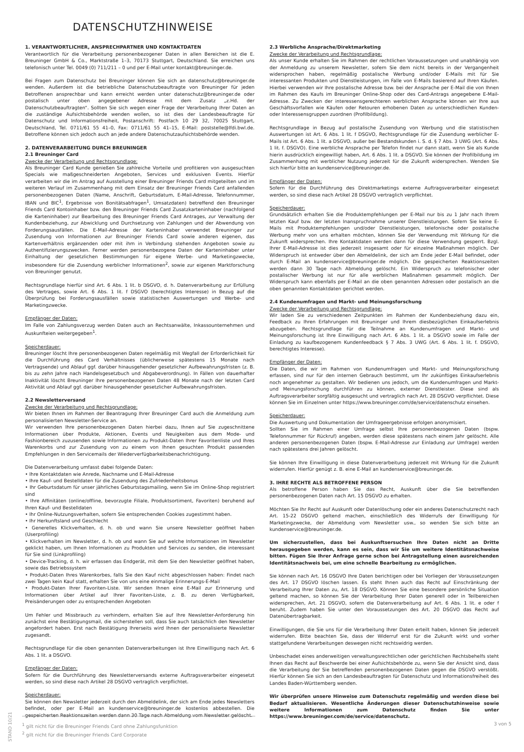DATENSCHUTZHINWEISE
1. VERANTWORTLICHER, ANSPRECHPARTNER UND KONTAKTDATEN
Verantwortlich für die Verarbeitung personenbezogener Daten in allen Bereichen ist die E. Breuninger GmbH & Co., Marktstraße 1–3, 70173 Stuttgart, Deutschland. Sie erreichen uns telefonisch unter Tel. 0049 (0) 711/211 – 0 und per E-Mail unter kontakt@breuninger.de.
Bei Fragen zum Datenschutz bei Breuninger können Sie sich an datenschutz@breuninger.de wenden. Außerdem ist die betriebliche Datenschutzbeauftragte von Breuninger für jeden Betroffenen ansprechbar und kann erreicht werden unter datenschutz@breuninger.de oder postalisch unter oben angegebener Adresse mit dem Zusatz „z.Hd. der Datenschutzbeauftragten“. Sollten Sie sich wegen einer Frage der Verarbeitung Ihrer Daten an die zuständige Aufsichtsbehörde wenden wollen, so ist dies der Landesbeauftragte für Datenschutz und Informationsfreiheit, Postanschrift: Postfach 10 29 32, 70025 Stuttgart, Deutschland, Tel. 0711/61 55 41–0, Fax: 0711/61 55 41–15, E-Mail: poststelle@lfdi.bwl.de. Betroffene können sich jedoch auch an jede andere Datenschutzaufsichtsbehörde wenden.
2. DATENVERARBEITUNG DURCH BREUNINGER
2.1 Breuninger Card
Zwecke der Verarbeitung und Rechtsgrundlage:
Als Breuninger Card Kunde genießen Sie zahlreiche Vorteile und profitieren von ausgesuchten Specials wie maßgeschneiderten Angeboten, Services und exklusiven Events. Hierfür verarbeiten wir die im Antrag auf Ausstellung einer Breuninger Friends Card mitgeteilten und im weiteren Verlauf im Zusammenhang mit dem Einsatz der Breuninger Friends Card anfallenden personenbezogenen Daten (Name, Anschrift, Geburtsdatum, E-Mail-Adresse, Telefonnummer, IBAN und BIC<sup>1</sup>, Ergebnisse von Bonitätsabfragen<sup>1</sup>, Umsatzdaten) betreffend den Breuninger Friends Card Kontoinhaber bzw. den Breuninger Friends Card Zusatzkarteninhaber (nachfolgend die Karteninhaber) zur Bearbeitung des Breuninger Friends Card Antrages, zur Verwaltung der Kundenbeziehung, zur Abwicklung und Durchsetzung von Zahlungen und der Abwendung von Forderungsausfällen. Die E-Mail-Adresse der Karteninhaber verwendet Breuninger zur Zusendung von Informationen zur Breuninger Friends Card sowie anderen eigenen, das Kartenverhältnis ergänzenden oder mit ihm in Verbindung stehenden Angeboten sowie zu Authentifizierungszwecken. Ferner werden personenbezogene Daten der Karteninhaber unter Einhaltung der gesetzlichen Bestimmungen für eigene Werbe- und Marketingzwecke, insbesondere für die Zusendung werblicher Informationen<sup>2</sup>, sowie zur eigenen Marktforschung von Breuninger genutzt.
Rechtsgrundlage hierfür sind Art. 6 Abs. 1 lit. b DSGVO, d. h. Datenverarbeitung zur Erfüllung des Vertrages, sowie Art. 6 Abs. 1 lit. f DSGVO (berechtigtes Interesse) in Bezug auf die Überprüfung bei Forderungsausfällen sowie statistischen Auswertungen und Werbe- und Marketingzwecke.
Empfänger der Daten:
Im Falle von Zahlungsverzug werden Daten auch an Rechtsanwälte, Inkassounternehmen und Auskunfteien weitergegeben<sup>1</sup>.
Speicherdauer:
Breuninger löscht Ihre personenbezogenen Daten regelmäßig mit Wegfall der Erforderlichkeit für die Durchführung des Card Verhältnisses (üblicherweise spätestens 15 Monate nach Vertragsende) und Ablauf ggf. darüber hinausgehender gesetzlicher Aufbewahrungsfristen (z. B. bis zu zehn Jahre nach Handelsgesetzbuch und Abgabeverordnung). In Fällen von dauerhafter Inaktivität löscht Breuninger Ihre personenbezogenen Daten 48 Monate nach der letzten Card Aktivität und Ablauf ggf. darüber hinausgehender gesetzlicher Aufbewahrungsfristen.
2.2 Newsletterversand
Zwecke der Verarbeitung und Rechtsgrundlage:
Wir bieten Ihnen im Rahmen der Beantragung Ihrer Breuninger Card auch die Anmeldung zum personalisierten Newsletter-Service an.
Wir verwenden Ihre personenbezogenen Daten hierbei dazu, Ihnen auf Sie zugeschnittene Informationen über Produkte, Aktionen, Events und Neuigkeiten aus dem Mode- und Fashionbereich zuzusenden sowie Informationen zu Produkt-Daten Ihrer Favoritenliste und Ihres Warenkorbs und zur Zusendung von zu einem von Ihnen gesuchten Produkt passenden Empfehlungen in den Servicemails der Wiederverfügbarkeitsbenachrichtigung.
Die Datenverarbeitung umfasst dabei folgende Daten:
• Ihre Kontaktdaten wie Anrede, Nachname und E-Mail-Adresse
• Ihre Kauf- und Bestelldaten für die Zusendung des Zufriedenheitsbonus
• Ihr Geburtsdatum für unser jährliches Geburtstagsmailing, wenn Sie im Online-Shop registriert sind
• Ihre Affinitäten (online/offline, bevorzugte Filiale, Produktsortiment, Favoriten) beruhend auf Ihren Kauf- und Bestelldaten
• Ihr Online-Nutzungsverhalten, sofern Sie entsprechenden Cookies zugestimmt haben.
• Ihr Herkunftsland und Geschlecht
• Generelles Klickverhalten, d. h. ob und wann Sie unsere Newsletter geöffnet haben (Userprofiling)
• Klickverhalten im Newsletter, d. h. ob und wann Sie auf welche Informationen im Newsletter geklickt haben, um Ihnen Informationen zu Produkten und Services zu senden, die interessant für Sie sind (Linkprofiling)
• Device-Tracking, d. h. wir erfassen das Endgerät, mit dem Sie den Newsletter geöffnet haben, sowie das Betriebssystem
• Produkt-Daten Ihres Warenkorbes, falls Sie den Kauf nicht abgeschlossen haben: Findet nach zwei Tagen kein Kauf statt, erhalten Sie von uns eine einmalige Erinnerungs-E-Mail
• Produkt-Daten Ihrer Favoriten-Liste. Wir senden Ihnen eine E-Mail zur Erinnerung und Informationen über Artikel auf Ihrer Favoriten-Liste, z. B. zu deren Verfügbarkeit, Preisänderungen oder zu entsprechenden Angeboten
Um Fehler und Missbrauch zu verhindern, erhalten Sie auf Ihre Newsletter-Anforderung hin zunächst eine Bestätigungsmail, die sicherstellen soll, dass Sie auch tatsächlich den Newsletter angefordert haben. Erst nach Bestätigung Ihrerseits wird Ihnen der personalisierte Newsletter zugesandt.
Rechtsgrundlage für die oben genannten Datenverarbeitungen ist Ihre Einwilligung nach Art. 6 Abs. 1 lit. a DSGVO.
Empfänger der Daten:
Sofern für die Durchführung des Newsletterversands externe Auftragsverarbeiter eingesetzt werden, so sind diese nach Artikel 28 DSGVO vertraglich verpflichtet.
Speicherdauer:
Sie können den Newsletter jederzeit durch den Abmeldelink, der sich am Ende jedes Newsletters befindet, oder per E-Mail an kundenservice@breuninger.de kostenlos abbestellen. Die gespeicherten Reaktionszeiten werden dann 30 Tage nach Abmeldung vom Newsletter gelöscht.
2.3 Werbliche Ansprache/Direktmarketing
Zwecke der Verarbeitung und Rechtsgrundlage:
Als unser Kunde erhalten Sie im Rahmen der rechtlichen Voraussetzungen und unabhängig von der Anmeldung zu unserem Newsletter, sofern Sie dem nicht bereits in der Vergangenheit widersprochen haben, regelmäßig postalische Werbung und/oder E-Mails mit für Sie interessanten Produkten und Dienstleistungen, im Falle von E-Mails basierend auf Ihren Käufen. Hierbei verwenden wir Ihre postalische Adresse bzw. bei der Ansprache per E-Mail die von Ihnen im Rahmen des Kaufs im Breuninger Online-Shop oder des Card-Antrags angegebene E-Mail-Adresse. Zu Zwecken der interessensgerechteren werblichen Ansprache können wir Ihre aus Geschäftsvorfallen wie Käufen oder Retouren erhobenen Daten zu unterschiedlichen Kunden- oder Interessensgruppen zuordnen (Profilbildung).
Rechtsgrundlage in Bezug auf postalische Zusendung von Werbung und die statistischen Auswertungen ist Art. 6 Abs. 1 lit. f DSGVO, Rechtsgrundlage für die Zusendung werblicher E-Mails ist Art. 6 Abs. 1 lit. a DSGVO, außer bei Bestandskunden i. S. d. § 7 Abs. 3 UWG (Art. 6 Abs. 1 lit. f. DSGVO). Eine werbliche Ansprache per Telefon findet nur dann statt, wenn Sie als Kunde hierin ausdrücklich eingewilligt haben, Art. 6 Abs. 1 lit. a DSGVO. Sie können der Profilbildung im Zusammenhang mit werblicher Nutzung jederzeit für die Zukunft widersprechen. Wenden Sie sich hierfür bitte an kundenservice@breuninger.de.
Empfänger der Daten:
Sofern für die Durchführung des Direktmarketings externe Auftragsverarbeiter eingesetzt werden, so sind diese nach Artikel 28 DSGVO vertraglich verpflichtet.
Speicherdauer:
Grundsätzlich erhalten Sie die Produktempfehlungen per E-Mail nur bis zu 1 Jahr nach Ihrem letzten Kauf bzw. der letzten Inanspruchnahme unserer Dienstleistungen. Sofern Sie keine E-Mails mit Produktempfehlungen und/oder Dienstleistungen, telefonische oder postalische Werbung mehr von uns erhalten möchten, können Sie der Verwendung mit Wirkung für die Zukunft widersprechen. Ihre Kontaktdaten werden dann für diese Verwendung gesperrt. Bzgl. Ihrer E-Mail-Adresse ist dies jederzeit insgesamt oder für einzelne Maßnahmen möglich. Der Widerspruch ist entweder über den Abmeldelink, der sich am Ende jeder E-Mail befindet, oder durch E-Mail an kundenservice@breuninger.de möglich. Die gespeicherten Reaktionszeiten werden dann 30 Tage nach Abmeldung gelöscht. Ein Widerspruch zu telefonischer oder postalischer Werbung ist nur für alle werblichen Maßnahmen gesammelt möglich. Der Widerspruch kann ebenfalls per E-Mail an die oben genannten Adressen oder postalisch an die oben genannten Kontaktdaten gerichtet werden.
2.4 Kundenumfragen und Markt- und Meinungsforschung
Zwecke der Verarbeitung und Rechtsgrundlage:
Wir laden Sie zu verschiedenen Zeitpunkten im Rahmen der Kundenbeziehung dazu ein, Feedback zu Ihren Erfahrungen mit Breuninger und Ihrem diesbezüglichen Einkaufserlebnis abzugeben. Rechtsgrundlage für die Teilnahme an Kundenumfragen und Markt- und Meinungsforschung ist Ihre Einwilligung nach Art. 6 Abs. 1 lit. a DSGVO sowie im Falle der Einladung zu kaufbezogenem Kundenfeedback § 7 Abs. 3 UWG (Art. 6 Abs. 1 lit. f. DSGVO, berechtigtes Interesse).
Empfänger der Daten:
Die Daten, die wir im Rahmen von Kundenumfragen und Markt- und Meinungsforschung erfassen, sind nur für den internen Gebrauch bestimmt, um Ihr zukünftiges Einkaufserlebnis noch angenehmer zu gestalten. Wir bedienen uns jedoch, um die Kundenumfragen und Markt- und Meinungsforschung durchführen zu können, externer Dienstleister. Diese sind als Auftragsverarbeiter sorgfältig ausgesucht und vertraglich nach Art. 28 DSGVO verpflichtet. Diese können Sie im Einzelnen unter https://www.breuninger.com/de/service/datenschutz einsehen.
Speicherdauer:
Die Auswertung und Dokumentation der Umfrageergebnisse erfolgen anonymisiert.
Sollten Sie im Rahmen einer Umfrage selbst Ihre personenbezogenen Daten (bspw. Telefonnummer für Rückruf) angeben, werden diese spätestens nach einem Jahr gelöscht. Alle anderen personenbezogenen Daten (bspw. E-Mail-Adresse zur Einladung zur Umfrage) werden nach spätestens drei Jahren gelöscht.
Sie können Ihre Einwilligung in diese Datenverarbeitung jederzeit mit Wirkung für die Zukunft widerrufen. Hierfür genügt z. B. eine E-Mail an kundenservice@breuninger.de.
3. IHRE RECHTE ALS BETROFFENE PERSON
Als betroffene Person haben Sie das Recht, Auskunft über die Sie betreffenden personenbezogenen Daten nach Art. 15 DSGVO zu erhalten.
Möchten Sie Ihr Recht auf Auskunft oder Datenlöschung oder ein anderes Datenschutzrecht nach Art. 15-22 DSGVO geltend machen, einschließlich des Widerrufs der Einwilligung für Marketingzwecke, der Abmeldung vom Newsletter usw., so wenden Sie sich bitte an kundenservice@breuninger.de.
Um sicherzustellen, dass bei Auskunftsersuchen Ihre Daten nicht an Dritte herausgegeben werden, kann es sein, dass wir Sie um weitere Identitätsnachweise bitten. Fügen Sie Ihrer Anfrage gerne schon bei Antragstellung einen ausreichenden Identitätsnachweis bei, um eine schnelle Bearbeitung zu ermöglichen.
Sie können nach Art. 16 DSGVO Ihre Daten berichtigen oder bei Vorliegen der Voraussetzungen des Art. 17 DSGVO löschen lassen. Es steht Ihnen auch das Recht auf Einschränkung der Verarbeitung Ihrer Daten zu, Art. 18 DSGVO. Können Sie eine besondere persönliche Situation geltend machen, so können Sie der Verarbeitung Ihrer Daten generell oder in Teilbereichen widersprechen, Art. 21 DSGVO, sofern die Datenverarbeitung auf Art. 6 Abs. 1 lit. e oder f beruht. Zudem haben Sie unter den Voraussetzungen des Art. 20 DSGVO das Recht auf Datenübertragbarkeit.
Einwilligungen, die Sie uns für die Verarbeitung Ihrer Daten erteilt haben, können Sie jederzeit widerrufen. Bitte beachten Sie, dass der Widerruf erst für die Zukunft wirkt und vorher stattgefundene Verarbeitungen deswegen nicht rechtswidrig werden.
Unbeschadet eines anderweitigen verwaltungsrechtlichen oder gerichtlichen Rechtsbehelfs steht Ihnen das Recht auf Beschwerde bei einer Aufsichtsbehörde zu, wenn Sie der Ansicht sind, dass die Verarbeitung der Sie betreffenden personenbezogenen Daten gegen die DSGVO verstößt. Hierfür können Sie sich an den Landesbeauftragten für Datenschutz und Informationsfreiheit des Landes Baden-Württemberg wenden.
Wir überprüfen unsere Hinweise zum Datenschutz regelmäßig und werden diese bei Bedarf aktualisieren. Wesentliche Änderungen dieser Datenschutzhinweise sowie weitere Informationen zum Datenschutz finden Sie unter https://www.breuninger.com/de/service/datenschutz.
STAND 10/21
<sup>1</sup> gilt nicht für die Breuninger Friends Card ohne Zahlungsfunktion
<sup>2</sup> gilt nicht für die Breuninger Friends Card Corporate
3 von 5